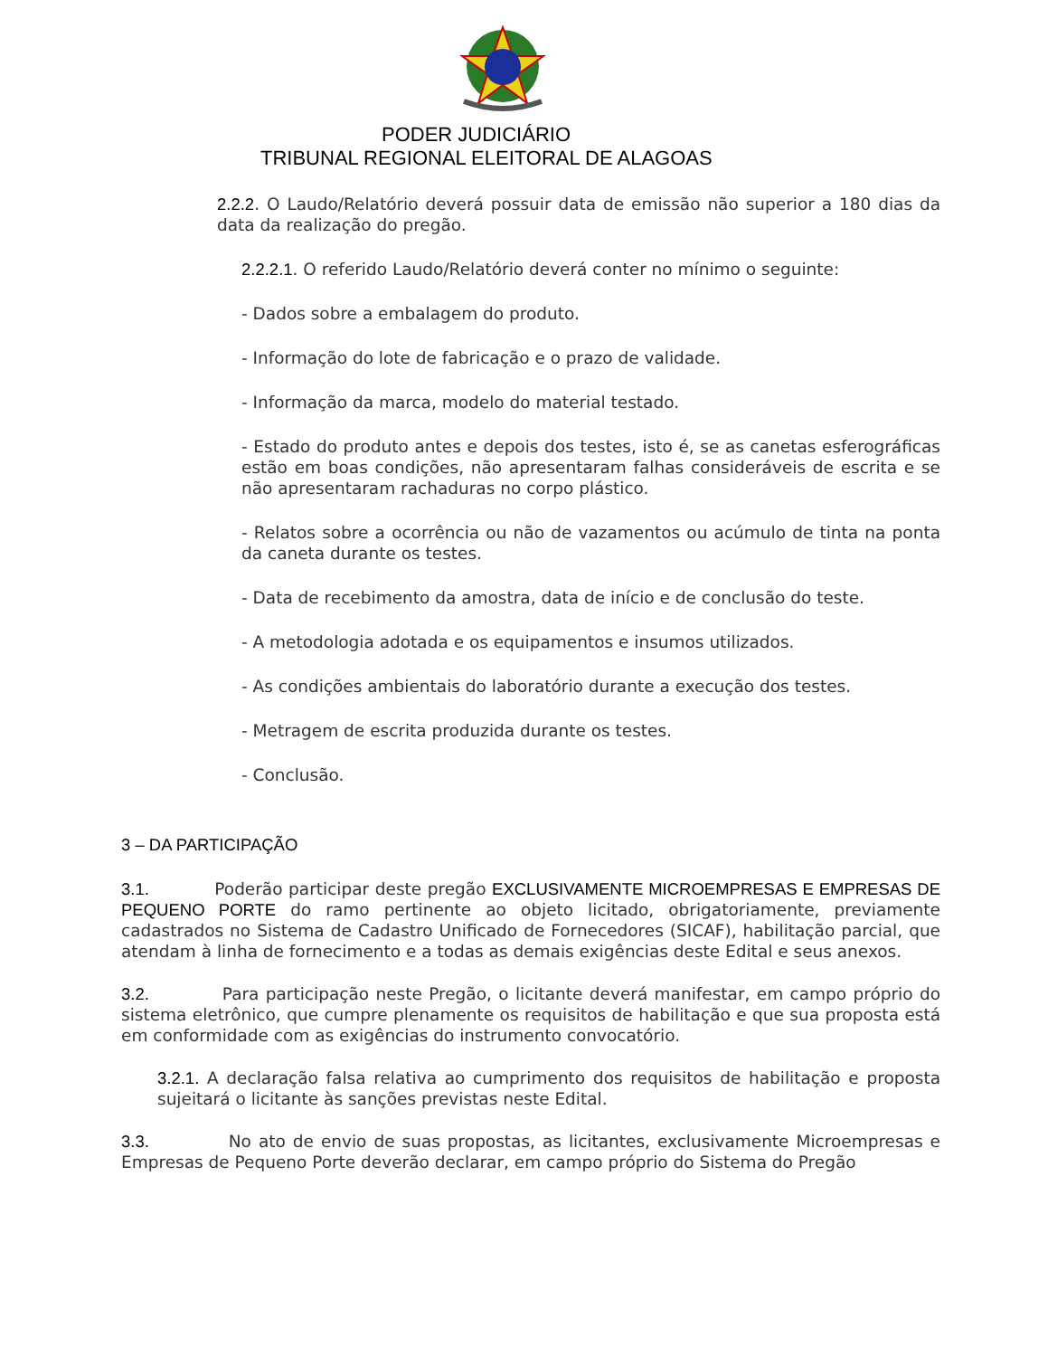PODER JUDICIÁRIO
TRIBUNAL REGIONAL ELEITORAL DE ALAGOAS
2.2.2. O Laudo/Relatório deverá possuir data de emissão não superior a 180 dias da data da realização do pregão.
2.2.2.1. O referido Laudo/Relatório deverá conter no mínimo o seguinte:
- Dados sobre a embalagem do produto.
- Informação do lote de fabricação e o prazo de validade.
- Informação da marca, modelo do material testado.
- Estado do produto antes e depois dos testes, isto é, se as canetas esferográficas estão em boas condições, não apresentaram falhas consideráveis de escrita e se não apresentaram rachaduras no corpo plástico.
- Relatos sobre a ocorrência ou não de vazamentos ou acúmulo de tinta na ponta da caneta durante os testes.
- Data de recebimento da amostra, data de início e de conclusão do teste.
- A metodologia adotada e os equipamentos e insumos utilizados.
- As condições ambientais do laboratório durante a execução dos testes.
- Metragem de escrita produzida durante os testes.
- Conclusão.
3 – DA PARTICIPAÇÃO
3.1. Poderão participar deste pregão EXCLUSIVAMENTE MICROEMPRESAS E EMPRESAS DE PEQUENO PORTE do ramo pertinente ao objeto licitado, obrigatoriamente, previamente cadastrados no Sistema de Cadastro Unificado de Fornecedores (SICAF), habilitação parcial, que atendam à linha de fornecimento e a todas as demais exigências deste Edital e seus anexos.
3.2. Para participação neste Pregão, o licitante deverá manifestar, em campo próprio do sistema eletrônico, que cumpre plenamente os requisitos de habilitação e que sua proposta está em conformidade com as exigências do instrumento convocatório.
3.2.1. A declaração falsa relativa ao cumprimento dos requisitos de habilitação e proposta sujeitará o licitante às sanções previstas neste Edital.
3.3. No ato de envio de suas propostas, as licitantes, exclusivamente Microempresas e Empresas de Pequeno Porte deverão declarar, em campo próprio do Sistema do Pregão